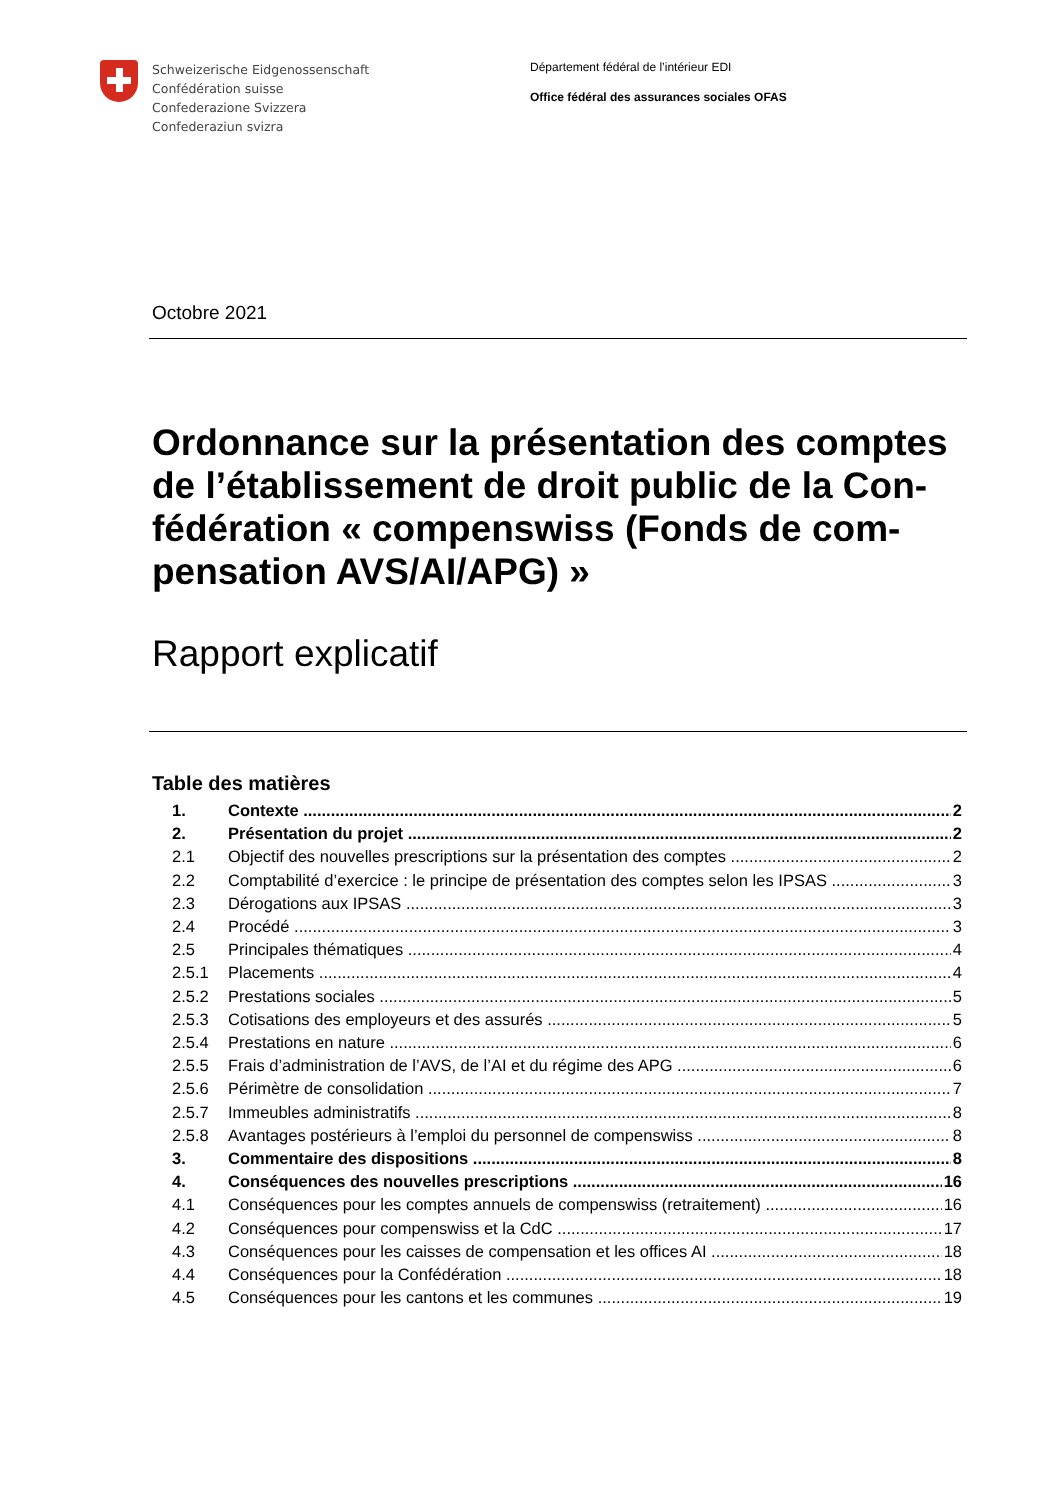Schweizerische Eidgenossenschaft
Confédération suisse
Confederazione Svizzera
Confederaziun svizra
Département fédéral de l’intérieur EDI
Office fédéral des assurances sociales OFAS
Octobre 2021
Ordonnance sur la présentation des comptes de l’établissement de droit public de la Con-fédération « compenswiss (Fonds de com-pensation AVS/AI/APG) »
Rapport explicatif
Table des matières
1. Contexte 2
2. Présentation du projet 2
2.1 Objectif des nouvelles prescriptions sur la présentation des comptes 2
2.2 Comptabilité d’exercice : le principe de présentation des comptes selon les IPSAS 3
2.3 Dérogations aux IPSAS 3
2.4 Procédé 3
2.5 Principales thématiques 4
2.5.1 Placements 4
2.5.2 Prestations sociales 5
2.5.3 Cotisations des employeurs et des assurés 5
2.5.4 Prestations en nature 6
2.5.5 Frais d’administration de l’AVS, de l’AI et du régime des APG 6
2.5.6 Périmètre de consolidation 7
2.5.7 Immeubles administratifs 8
2.5.8 Avantages postérieurs à l’emploi du personnel de compenswiss 8
3. Commentaire des dispositions 8
4. Conséquences des nouvelles prescriptions 16
4.1 Conséquences pour les comptes annuels de compenswiss (retraitement) 16
4.2 Conséquences pour compenswiss et la CdC 17
4.3 Conséquences pour les caisses de compensation et les offices AI 18
4.4 Conséquences pour la Confédération 18
4.5 Conséquences pour les cantons et les communes 19